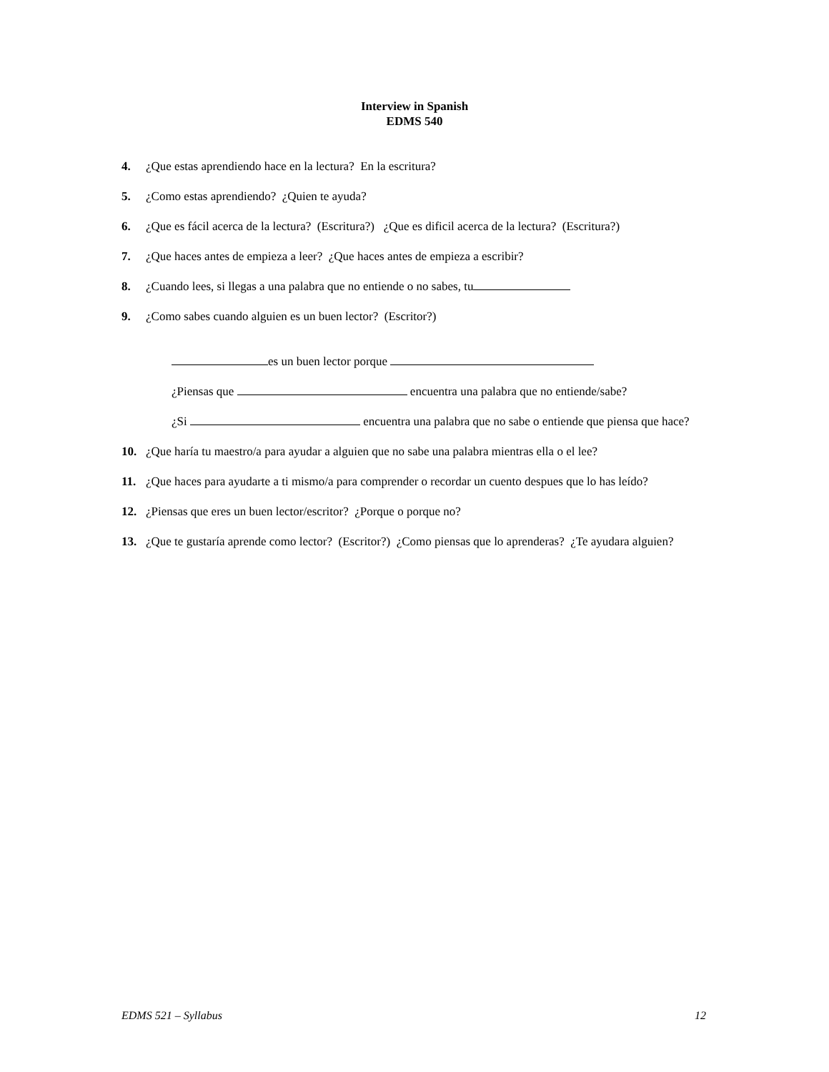Interview in Spanish
EDMS 540
4. ¿Que estas aprendiendo hace en la lectura? En la escritura?
5. ¿Como estas aprendiendo? ¿Quien te ayuda?
6. ¿Que es fácil acerca de la lectura? (Escritura?) ¿Que es dificil acerca de la lectura? (Escritura?)
7. ¿Que haces antes de empieza a leer? ¿Que haces antes de empieza a escribir?
8. ¿Cuando lees, si llegas a una palabra que no entiende o no sabes, tu
9. ¿Como sabes cuando alguien es un buen lector? (Escritor?)
es un buen lector porque
¿Piensas que encuentra una palabra que no entiende/sabe?
¿Si encuentra una palabra que no sabe o entiende que piensa que hace?
10. ¿Que haría tu maestro/a para ayudar a alguien que no sabe una palabra mientras ella o el lee?
11. ¿Que haces para ayudarte a ti mismo/a para comprender o recordar un cuento despues que lo has leído?
12. ¿Piensas que eres un buen lector/escritor? ¿Porque o porque no?
13. ¿Que te gustaría aprende como lector? (Escritor?) ¿Como piensas que lo aprenderas? ¿Te ayudara alguien?
EDMS 521 – Syllabus 12